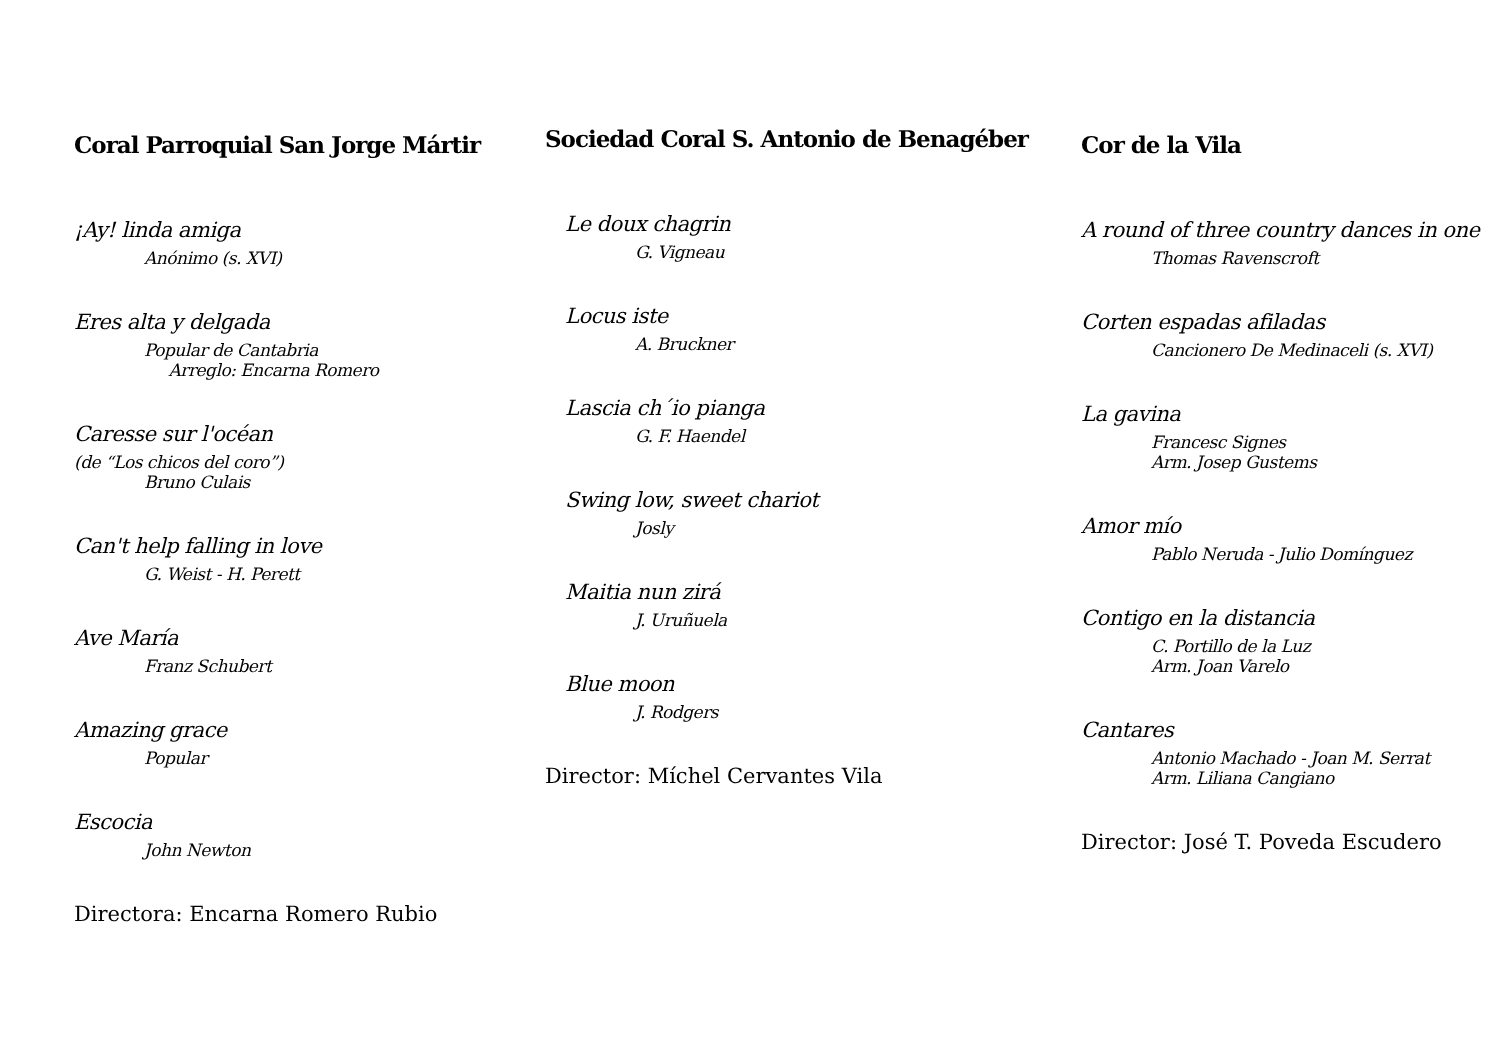Coral Parroquial San Jorge Mártir
¡Ay! linda amiga
Anónimo (s. XVI)
Eres alta y delgada
Popular de Cantabria
Arreglo: Encarna Romero
Caresse sur l'océan
(de “Los chicos del coro”)
Bruno Culais
Can't help falling in love
G. Weist - H. Perett
Ave María
Franz Schubert
Amazing grace
Popular
Escocia
John Newton
Directora: Encarna Romero Rubio
Sociedad Coral S. Antonio de Benagéber
Le doux chagrin
G. Vigneau
Locus iste
A. Bruckner
Lascia ch´io pianga
G. F. Haendel
Swing low, sweet chariot
Josly
Maitia nun zirá
J. Uruñuela
Blue moon
J. Rodgers
Director: Míchel Cervantes Vila
Cor de la Vila
A round of three country dances in one
Thomas Ravenscroft
Corten espadas afiladas
Cancionero De Medinaceli (s. XVI)
La gavina
Francesc Signes
Arm. Josep Gustems
Amor mío
Pablo Neruda - Julio Domínguez
Contigo en la distancia
C. Portillo de la Luz
Arm. Joan Varelo
Cantares
Antonio Machado - Joan M. Serrat
Arm. Liliana Cangiano
Director: José T. Poveda Escudero